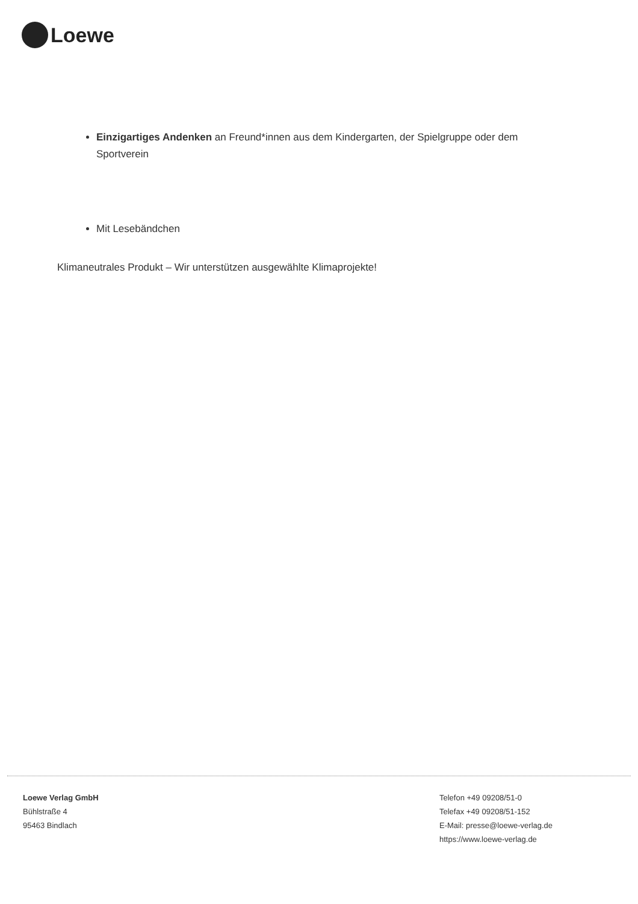Loewe
Einzigartiges Andenken an Freund*innen aus dem Kindergarten, der Spielgruppe oder dem Sportverein
Mit Lesebändchen
Klimaneutrales Produkt – Wir unterstützen ausgewählte Klimaprojekte!
Loewe Verlag GmbH
Bühlstraße 4
95463 Bindlach
Telefon +49 09208/51-0
Telefax +49 09208/51-152
E-Mail: presse@loewe-verlag.de
https://www.loewe-verlag.de